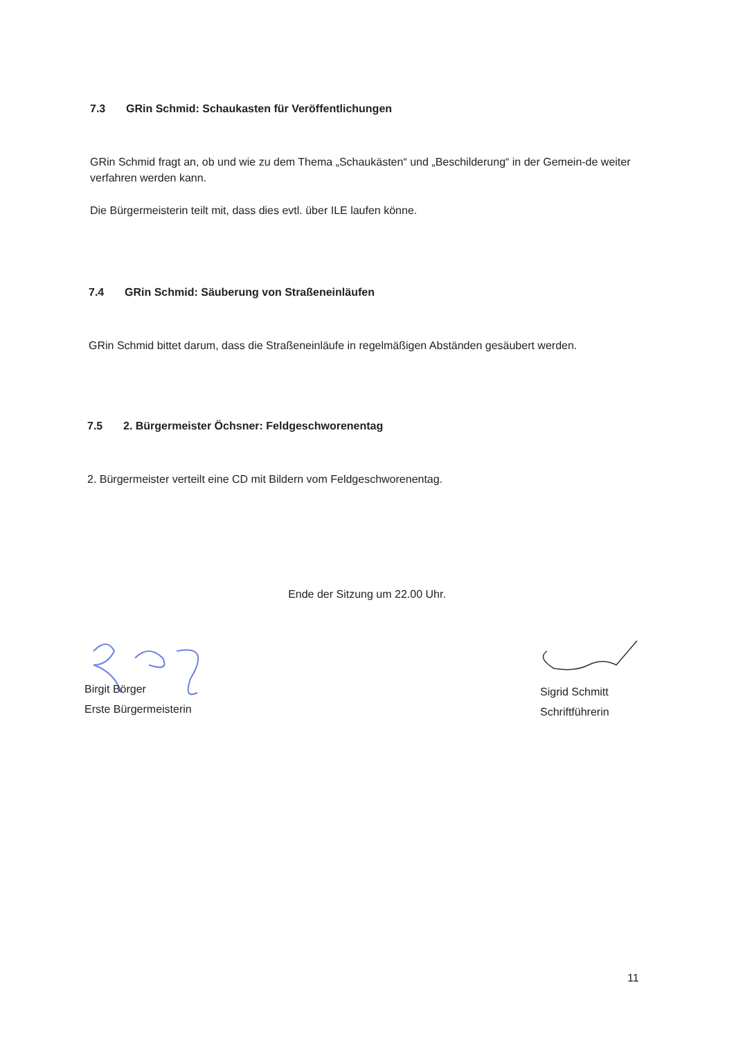7.3 GRin Schmid: Schaukasten für Veröffentlichungen
GRin Schmid fragt an, ob und wie zu dem Thema „Schaukästen“ und „Beschilderung“ in der Gemein-de weiter verfahren werden kann.
Die Bürgermeisterin teilt mit, dass dies evtl. über ILE laufen könne.
7.4 GRin Schmid: Säuberung von Straßeneinläufen
GRin Schmid bittet darum, dass die Straßeneinläufe in regelmäßigen Abständen gesäubert werden.
7.5 2. Bürgermeister Öchsner: Feldgeschworenentag
2. Bürgermeister verteilt eine CD mit Bildern vom Feldgeschworenentag.
Ende der Sitzung um 22.00 Uhr.
Birgit Börger
Erste Bürgermeisterin
Sigrid Schmitt
Schriftführerin
11